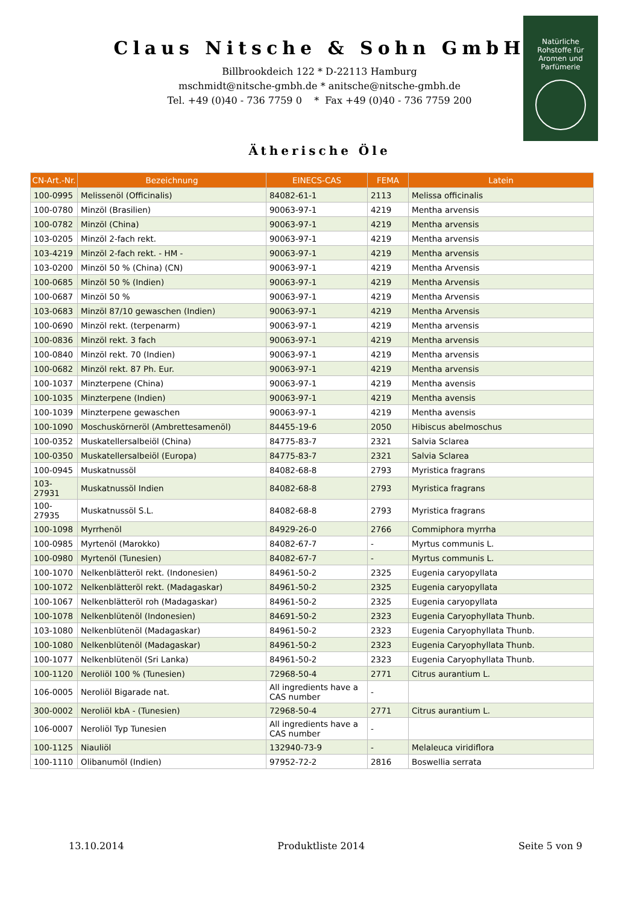Claus Nitsche & Sohn GmbH
Billbrookdeich 122 * D-22113 Hamburg
mschmidt@nitsche-gmbh.de * anitsche@nitsche-gmbh.de
Tel. +49 (0)40 - 736 7759 0 * Fax +49 (0)40 - 736 7759 200
Natürliche
Rohstoffe für
Aromen und
Parfümerie
Ätherische Öle
| CN-Art.-Nr. | Bezeichnung | EINECS-CAS | FEMA | Latein |
| --- | --- | --- | --- | --- |
| 100-0995 | Melissenöl (Officinalis) | 84082-61-1 | 2113 | Melissa officinalis |
| 100-0780 | Minzöl (Brasilien) | 90063-97-1 | 4219 | Mentha arvensis |
| 100-0782 | Minzöl (China) | 90063-97-1 | 4219 | Mentha arvensis |
| 103-0205 | Minzöl 2-fach rekt. | 90063-97-1 | 4219 | Mentha arvensis |
| 103-4219 | Minzöl 2-fach rekt. - HM - | 90063-97-1 | 4219 | Mentha arvensis |
| 103-0200 | Minzöl 50 % (China) (CN) | 90063-97-1 | 4219 | Mentha Arvensis |
| 100-0685 | Minzöl 50 % (Indien) | 90063-97-1 | 4219 | Mentha Arvensis |
| 100-0687 | Minzöl 50 % | 90063-97-1 | 4219 | Mentha Arvensis |
| 103-0683 | Minzöl 87/10 gewaschen (Indien) | 90063-97-1 | 4219 | Mentha Arvensis |
| 100-0690 | Minzöl rekt. (terpenarm) | 90063-97-1 | 4219 | Mentha arvensis |
| 100-0836 | Minzöl rekt. 3 fach | 90063-97-1 | 4219 | Mentha arvensis |
| 100-0840 | Minzöl rekt. 70 (Indien) | 90063-97-1 | 4219 | Mentha arvensis |
| 100-0682 | Minzöl rekt. 87 Ph. Eur. | 90063-97-1 | 4219 | Mentha arvensis |
| 100-1037 | Minzterpene (China) | 90063-97-1 | 4219 | Mentha avensis |
| 100-1035 | Minzterpene (Indien) | 90063-97-1 | 4219 | Mentha avensis |
| 100-1039 | Minzterpene gewaschen | 90063-97-1 | 4219 | Mentha avensis |
| 100-1090 | Moschuskörneröl (Ambrettesamenöl) | 84455-19-6 | 2050 | Hibiscus abelmoschus |
| 100-0352 | Muskatellersalbeiöl (China) | 84775-83-7 | 2321 | Salvia Sclarea |
| 100-0350 | Muskatellersalbeiöl (Europa) | 84775-83-7 | 2321 | Salvia Sclarea |
| 100-0945 | Muskatnussöl | 84082-68-8 | 2793 | Myristica fragrans |
| 103-27931 | Muskatnussöl Indien | 84082-68-8 | 2793 | Myristica fragrans |
| 100-27935 | Muskatnussöl S.L. | 84082-68-8 | 2793 | Myristica fragrans |
| 100-1098 | Myrrhenöl | 84929-26-0 | 2766 | Commiphora myrrha |
| 100-0985 | Myrtenöl (Marokko) | 84082-67-7 | - | Myrtus communis L. |
| 100-0980 | Myrtenöl (Tunesien) | 84082-67-7 | - | Myrtus communis L. |
| 100-1070 | Nelkenblätteröl rekt. (Indonesien) | 84961-50-2 | 2325 | Eugenia caryopyllata |
| 100-1072 | Nelkenblätteröl rekt. (Madagaskar) | 84961-50-2 | 2325 | Eugenia caryopyllata |
| 100-1067 | Nelkenblätteröl roh (Madagaskar) | 84961-50-2 | 2325 | Eugenia caryopyllata |
| 100-1078 | Nelkenblütenöl (Indonesien) | 84691-50-2 | 2323 | Eugenia Caryophyllata Thunb. |
| 103-1080 | Nelkenblütenöl (Madagaskar) | 84961-50-2 | 2323 | Eugenia Caryophyllata Thunb. |
| 100-1080 | Nelkenblütenöl (Madagaskar) | 84961-50-2 | 2323 | Eugenia Caryophyllata Thunb. |
| 100-1077 | Nelkenblütenöl (Sri Lanka) | 84961-50-2 | 2323 | Eugenia Caryophyllata Thunb. |
| 100-1120 | Neroliöl 100 % (Tunesien) | 72968-50-4 | 2771 | Citrus aurantium L. |
| 106-0005 | Neroliöl Bigarade nat. | All ingredients have a CAS number | - | |
| 300-0002 | Neroliöl kbA - (Tunesien) | 72968-50-4 | 2771 | Citrus aurantium L. |
| 106-0007 | Neroliöl Typ Tunesien | All ingredients have a CAS number | - | |
| 100-1125 | Niauliöl | 132940-73-9 | - | Melaleuca viridiflora |
| 100-1110 | Olibanumöl (Indien) | 97952-72-2 | 2816 | Boswellia serrata |
13.10.2014 Produktliste 2014 Seite 5 von 9